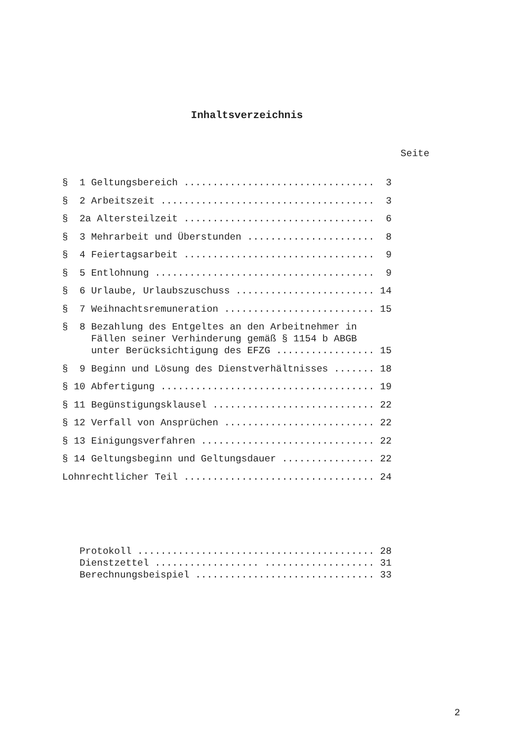Inhaltsverzeichnis
Seite
§ 1 Geltungsbereich ................................. 3
§ 2 Arbeitszeit ..................................... 3
§ 2a Altersteilzeit ................................. 6
§ 3 Mehrarbeit und Überstunden ...................... 8
§ 4 Feiertagsarbeit ................................. 9
§ 5 Entlohnung ...................................... 9
§ 6 Urlaube, Urlaubszuschuss ........................ 14
§ 7 Weihnachtsremuneration .......................... 15
§ 8 Bezahlung des Entgeltes an den Arbeitnehmer in Fällen seiner Verhinderung gemäß § 1154 b ABGB unter Berücksichtigung des EFZG ................. 15
§ 9 Beginn und Lösung des Dienstverhältnisses ....... 18
§ 10 Abfertigung ..................................... 19
§ 11 Begünstigungsklausel ............................ 22
§ 12 Verfall von Ansprüchen .......................... 22
§ 13 Einigungsverfahren .............................. 22
§ 14 Geltungsbeginn und Geltungsdauer ................ 22
Lohnrechtlicher Teil ................................. 24
Protokoll ......................................... 28
Dienstzettel .................. ................... 31
Berechnungsbeispiel ............................... 33
2